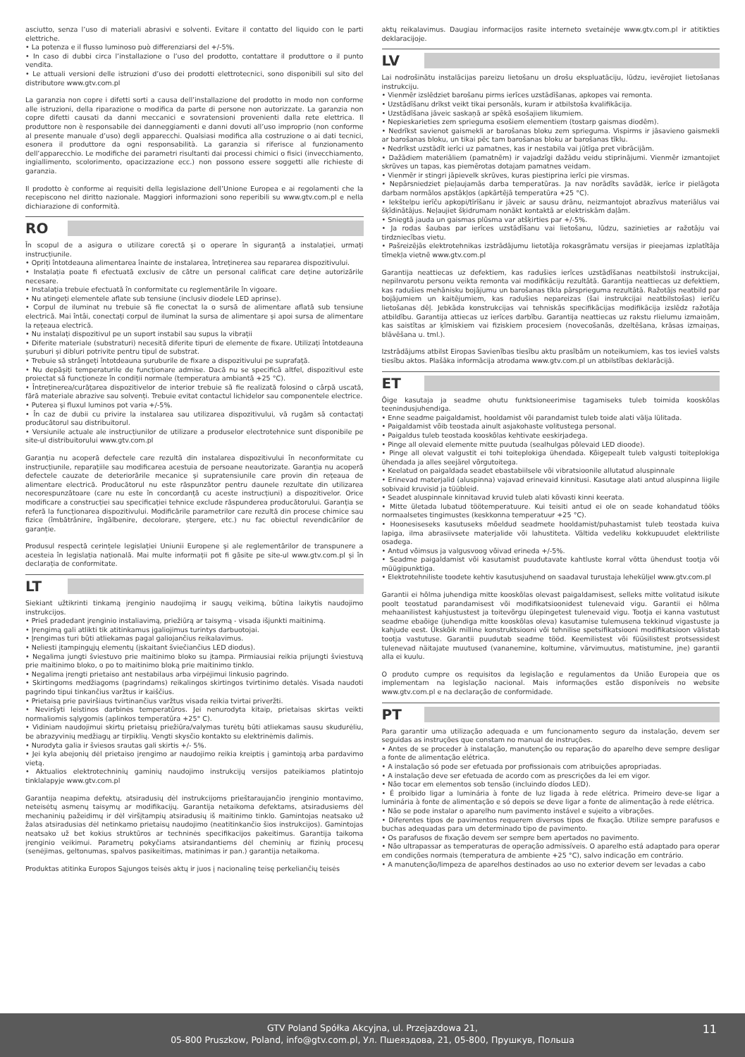asciutto, senza l’uso di materiali abrasivi e solventi. Evitare il contatto del liquido con le parti elettriche.
• La potenza e il flusso luminoso può differenziarsi del +/-5%.
• In caso di dubbi circa l’installazione o l’uso del prodotto, contattare il produttore o il punto vendita.
• Le attuali versioni delle istruzioni d’uso dei prodotti elettrotecnici, sono disponibili sul sito del distributore www.gtv.com.pl
La garanzia non copre i difetti sorti a causa dell’installazione del prodotto in modo non conforme alle istruzioni, della riparazione o modifica da parte di persone non autorizzate. La garanzia non copre difetti causati da danni meccanici e sovratensioni provenienti dalla rete elettrica. Il produttore non è responsabile dei danneggiamenti e danni dovuti all’uso improprio (non conforme al presente manuale d’uso) degli apparecchi. Qualsiasi modifica alla costruzione o ai dati tecnici, esonera il produttore da ogni responsabilità. La garanzia si riferisce al funzionamento dell’apparecchio. Le modifiche dei parametri risultanti dai processi chimici o fisici (invecchiamento, ingiallimento, scolorimento, opacizzazione ecc.) non possono essere soggetti alle richieste di garanzia.
Il prodotto è conforme ai requisiti della legislazione dell’Unione Europea e ai regolamenti che la recepiscono nel diritto nazionale. Maggiori informazioni sono reperibili su www.gtv.com.pl e nella dichiarazione di conformità.
RO
În scopul de a asigura o utilizare corectă și o operare în siguranță a instalației, urmați instrucțiunile.
• Opriți întotdeauna alimentarea înainte de instalarea, întreținerea sau repararea dispozitivului.
• Instalația poate fi efectuată exclusiv de către un personal calificat care deține autorizările necesare.
• Instalația trebuie efectuată în conformitate cu reglementările în vigoare.
• Nu atingeți elementele aflate sub tensiune (inclusiv diodele LED aprinse).
• Corpul de iluminat nu trebuie să fie conectat la o sursă de alimentare aflată sub tensiune electrică. Mai întâi, conectați corpul de iluminat la sursa de alimentare și apoi sursa de alimentare la rețeaua electrică.
• Nu instalați dispozitivul pe un suport instabil sau supus la vibrații
• Diferite materiale (substraturi) necesită diferite tipuri de elemente de fixare. Utilizați întotdeauna șuruburi și dibluri potrivite pentru tipul de substrat.
• Trebuie să strângeți întotdeauna șuruburile de fixare a dispozitivului pe suprafață.
• Nu depășiți temperaturile de funcționare admise. Dacă nu se specifică altfel, dispozitivul este proiectat să funcționeze în condiții normale (temperatura ambiantă +25 °C).
• Întreținerea/curățarea dispozitivelor de interior trebuie să fie realizată folosind o cârpă uscată, fără materiale abrazive sau solvenți. Trebuie evitat contactul lichidelor sau componentele electrice.
• Puterea și fluxul luminos pot varia +/-5%.
• În caz de dubii cu privire la instalarea sau utilizarea dispozitivului, vă rugăm să contactați producătorul sau distribuitorul.
• Versiunile actuale ale instrucțiunilor de utilizare a produselor electrotehnice sunt disponibile pe site-ul distribuitorului www.gtv.com.pl
Garanția nu acoperă defectele care rezultă din instalarea dispozitivului în neconformitate cu instrucțiunile, reparațiile sau modificarea acestuia de persoane neautorizate. Garanția nu acoperă defectele cauzate de deteriorările mecanice și supratensiunile care provin din rețeaua de alimentare electrică. Producătorul nu este răspunzător pentru daunele rezultate din utilizarea necorespunzătoare (care nu este în concordanță cu aceste instrucțiuni) a dispozitivelor. Orice modificare a construcției sau specificației tehnice exclude răspunderea producătorului. Garanția se referă la funcționarea dispozitivului. Modificările parametrilor care rezultă din procese chimice sau fizice (îmbătrânire, îngălbenire, decolorare, ștergere, etc.) nu fac obiectul revendicărilor de garanție.
Produsul respectă cerințele legislației Uniunii Europene și ale reglementărilor de transpunere a acesteia în legislația națională. Mai multe informații pot fi găsite pe site-ul www.gtv.com.pl și în declarația de conformitate.
LT
Siekiant užtikrinti tinkamą įrenginio naudojimą ir saugų veikimą, būtina laikytis naudojimo instrukcijos.
• Prieš pradedant įrenginio instaliavimą, priežiūrą ar taisymą - visada išjunkti maitinimą.
• Įrengimą gali atlikti tik atitinkamus įgaliojimus turintys darbuotojai.
• Įrengimas turi būti atliekamas pagal galiojančius reikalavimus.
• Neliesti įtampingųjų elementų (įskaitant šviečiančius LED diodus).
• Negalima jungti šviestuvo prie maitinimo bloko su įtampa. Pirmiausiai reikia prijungti šviestuvą prie maitinimo bloko, o po to maitinimo bloką prie maitinimo tinklo.
• Negalima įrengti prietaiso ant nestabilaus arba virpėjimui linkusio pagrindo.
• Skirtingoms medžiagoms (pagrindams) reikalingos skirtingos tvirtinimo detalės. Visada naudoti pagrindo tipui tinkančius varžtus ir kaiščius.
• Prietaisą prie paviršiaus tvirtinančius varžtus visada reikia tvirtai priveržti.
• Neviršyti leistinos darbinės temperatūros. Jei nenurodyta kitaip, prietaisas skirtas veikti normaliomis sąlygomis (aplinkos temperatūra +25° C).
• Vidiniam naudojimui skirtų prietaisų priežiūra/valymas turėtų būti atliekamas sausu skudurėliu, be abrazyvinių medžiagų ar tirpiklių. Vengti skysčio kontakto su elektrinėmis dalimis.
• Nurodyta galia ir šviesos srautas gali skirtis +/- 5%.
• Jei kyla abejonių dėl prietaiso įrengimo ar naudojimo reikia kreiptis į gamintoją arba pardavimo vietą.
• Aktualios elektrotechninių gaminių naudojimo instrukcijų versijos pateikiamos platintojo tinklalapyje www.gtv.com.pl
Garantija neapima defektų, atsiradusių dėl instrukcijoms prieštaraujančio įrenginio montavimo, neteisėtų asmenų taisymų ar modifikacijų. Garantija netaikoma defektams, atsiradusiems dėl mechaninių pažeidimų ir dėl viršįtampių atsiradusių iš maitinimo tinklo. Gamintojas neatsako už žalas atsiradusias dėl netinkamo prietaisų naudojimo (neatitinkančio šios instrukcijos). Gamintojas neatsako už bet kokius struktūros ar techninės specifikacijos pakeitimus. Garantija taikoma įrenginio veikimui. Parametrų pokyčiams atsirandantiems dėl cheminių ar fizinių procesų (senėjimas, geltonumas, spalvos pasikeitimas, matinimas ir pan.) garantija netaikoma.
Produktas atitinka Europos Sąjungos teisės aktų ir juos į nacionalinę teisę perkeliančių teisės
aktų reikalavimus. Daugiau informacijos rasite interneto svetainėje www.gtv.com.pl ir atitikties deklaracijoje.
LV
Lai nodrošinātu instalācijas pareizu lietošanu un drošu ekspluatāciju, lūdzu, ievērojiet lietošanas instrukciju.
• Vienmēr izslēdziet barošanu pirms ierīces uzstādīšanas, apkopes vai remonta.
• Uzstādīšanu drīkst veikt tikai personāls, kuram ir atbilstoša kvalifikācija.
• Uzstādīšana jāveic saskaņā ar spēkā esošajiem likumiem.
• Nepieskarieties zem sprieguma esošiem elementiem (tostarp gaismas diodēm).
• Nedrīkst savienot gaismekli ar barošanas bloku zem sprieguma. Vispirms ir jāsavieno gaismekli ar barošanas bloku, un tikai pēc tam barošanas bloku ar barošanas tīklu.
• Nedrīkst uzstādīt ierīci uz pamatnes, kas ir nestabila vai jūtīga pret vibrācijām.
• Dažādiem materiāliem (pamatnēm) ir vajadzīgi dažādu veidu stiprinājumi. Vienmēr izmantojiet skrūves un tapas, kas piemērotas dotajam pamatnes veidam.
• Vienmēr ir stingri jāpievelk skrūves, kuras piestiprina ierīci pie virsmas.
• Nepārsniedziet pieļaujamās darba temperatūras. Ja nav norādīts savādāk, ierīce ir pielāgota darbam normālos apstākļos (apkārtējā temperatūra +25 °C).
• Iekštelpu ierīču apkopi/tīrīšanu ir jāveic ar sausu drānu, neizmantojot abrazīvus materiālus vai šķīdinātājus. Neļaujiet šķidrumam nonākt kontaktā ar elektriskām daļām.
• Sniegtā jauda un gaismas plūsma var atšķirties par +/-5%.
• Ja rodas šaubas par ierīces uzstādīšanu vai lietošanu, lūdzu, sazinieties ar ražotāju vai tirdzniecības vietu.
• Pašreizējās elektrotehnikas izstrādājumu lietotāja rokasgrāmatu versijas ir pieejamas izplatītāja tīmekļa vietnē www.gtv.com.pl
Garantija neattiecas uz defektiem, kas radušies ierīces uzstādīšanas neatbilstoši instrukcijai, nepilnvarotu personu veikta remonta vai modifikāciju rezultātā. Garantija neattiecas uz defektiem, kas radušies mehānisku bojājumu un barošanas tīkla pārsprieguma rezultātā. Ražotājs neatbild par bojājumiem un kaitējumiem, kas radušies nepareizas (šai instrukcijai neatbilstošas) ierīču lietošanas dēļ. Jebkāda konstrukcijas vai tehniskās specifikācijas modifikācija izslēdz ražotāja atbildību. Garantija attiecas uz ierīces darbību. Garantija neattiecas uz rakstu rlielumu izmaiņām, kas saistītas ar ķīmiskiem vai fiziskiem procesiem (novecošanās, dzeltēšana, krāsas izmaiņas, blāvēšana u. tml.).
Izstrādājums atbilst Eiropas Savienības tiesību aktu prasībām un noteikumiem, kas tos ievieš valsts tiesību aktos. Plašāka informācija atrodama www.gtv.com.pl un atbilstības deklarācijā.
ET
Õige kasutaja ja seadme ohutu funktsioneerimise tagamiseks tuleb toimida kooskõlas teenindusjuhendiga.
• Enne seadme paigaldamist, hooldamist või parandamist tuleb toide alati välja lülitada.
• Paigaldamist võib teostada ainult asjakohaste volitustega personal.
• Paigaldus tuleb teostada kooskõlas kehtivate eeskirjadega.
• Pinge all olevaid elemente mitte puutuda (sealhulgas põlevaid LED dioode).
• Pinge all olevat valgustit ei tohi toiteplokiga ühendada. Kõigepealt tuleb valgusti toiteplokiga ühendada ja alles seejärel võrgutoitega.
• Keelatud on paigaldada seadet ebastabiilsele või vibratsioonile allutatud aluspinnale
• Erinevad materjalid (aluspinna) vajavad erinevaid kinnitusi. Kasutage alati antud aluspinna liigile sobivaid kruvisid ja tüübleid.
• Seadet aluspinnale kinnitavad kruvid tuleb alati kõvasti kinni keerata.
• Mitte ületada lubatud töötemperatuure. Kui teisiti antud ei ole on seade kohandatud tööks normaalsetes tingimustes (keskkonna temperatuur +25 °C).
• Hoonesiseseks kasutuseks mõeldud seadmete hooldamist/puhastamist tuleb teostada kuiva lapiga, ilma abrasiivsete materjalide või lahustiteta. Vältida vedeliku kokkupuudet elektriliste osadega.
• Antud võimsus ja valgusvoog võivad erineda +/-5%.
• Seadme paigaldamist või kasutamist puudutavate kahtluste korral võtta ühendust tootja või müügipunktiga.
• Elektrotehniliste toodete kehtiv kasutusjuhend on saadaval turustaja leheküljel www.gtv.com.pl
Garantii ei hõlma juhendiga mitte kooskõlas olevast paigaldamisest, selleks mitte volitatud isikute poolt teostatud parandamisest või modifikatsioonidest tulenevaid vigu. Garantii ei hõlma mehaanilistest kahjustustest ja toitevõrgu ülepingetest tulenevaid vigu. Tootja ei kanna vastutust seadme ebaõige (juhendiga mitte kooskõlas oleva) kasutamise tulemusena tekkinud vigastuste ja kahjude eest. Ükskõik milline konstruktsiooni või tehnilise spetsifikatsiooni modifikatsioon välistab tootja vastutuse. Garantii puudutab seadme tööd. Keemilistest või füüsilistest protsessidest tulenevad näitajate muutused (vananemine, koltumine, värvimuutus, matistumine, jne) garantii alla ei kuulu.
O produto cumpre os requisitos da legislação e regulamentos da União Europeia que os implementam na legislação nacional. Mais informações estão disponíveis no website www.gtv.com.pl e na declaração de conformidade.
PT
Para garantir uma utilização adequada e um funcionamento seguro da instalação, devem ser seguidas as instruções que constam no manual de instruções.
• Antes de se proceder à instalação, manutenção ou reparação do aparelho deve sempre desligar a fonte de alimentação elétrica.
• A instalação só pode ser efetuada por profissionais com atribuições apropriadas.
• A instalação deve ser efetuada de acordo com as prescrições da lei em vigor.
• Não tocar em elementos sob tensão (incluindo díodos LED).
• É proibido ligar a luminária à fonte de luz ligada à rede elétrica. Primeiro deve-se ligar a luminária à fonte de alimentação e só depois se deve ligar a fonte de alimentação à rede elétrica.
• Não se pode instalar o aparelho num pavimento instável e sujeito a vibrações.
• Diferentes tipos de pavimentos requerem diversos tipos de fixação. Utilize sempre parafusos e buchas adequadas para um determinado tipo de pavimento.
• Os parafusos de fixação devem ser sempre bem apertados no pavimento.
• Não ultrapassar as temperaturas de operação admissíveis. O aparelho está adaptado para operar em condições normais (temperatura de ambiente +25 °C), salvo indicação em contrário.
• A manutenção/limpeza de aparelhos destinados ao uso no exterior devem ser levadas a cabo
GTV Poland Spółka Akcyjna, ul. Przejazdowa 21,
05-800 Pruszkow, Poland, info@gtv.com.pl, Ул. Пшеяздова, 21, 05-800, Прушкув, Польша
11